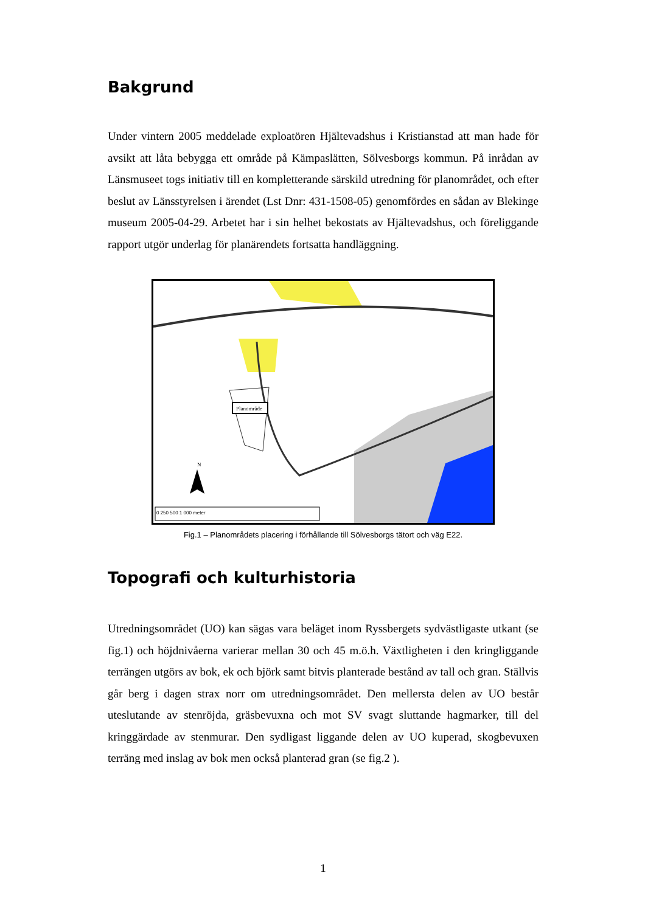Bakgrund
Under vintern 2005 meddelade exploatören Hjältevadshus i Kristianstad att man hade för avsikt att låta bebygga ett område på Kämpaslätten, Sölvesborgs kommun. På inrådan av Länsmuseet togs initiativ till en kompletterande särskild utredning för planområdet, och efter beslut av Länsstyrelsen i ärendet (Lst Dnr: 431-1508-05) genomfördes en sådan av Blekinge museum 2005-04-29. Arbetet har i sin helhet bekostats av Hjältevadshus, och föreliggande rapport utgör underlag för planärendets fortsatta handläggning.
Planområde
N
0 250 500 1 000 meter
Fig.1 – Planområdets placering i förhållande till Sölvesborgs tätort och väg E22.
Topografi och kulturhistoria
Utredningsområdet (UO) kan sägas vara beläget inom Ryssbergets sydvästligaste utkant (se fig.1) och höjdnivåerna varierar mellan 30 och 45 m.ö.h. Växtligheten i den kringliggande terrängen utgörs av bok, ek och björk samt bitvis planterade bestånd av tall och gran. Ställvis går berg i dagen strax norr om utredningsområdet. Den mellersta delen av UO består uteslutande av stenröjda, gräsbevuxna och mot SV svagt sluttande hagmarker, till del kringgärdade av stenmurar. Den sydligast liggande delen av UO kuperad, skogbevuxen terräng med inslag av bok men också planterad gran (se fig.2 ).
1